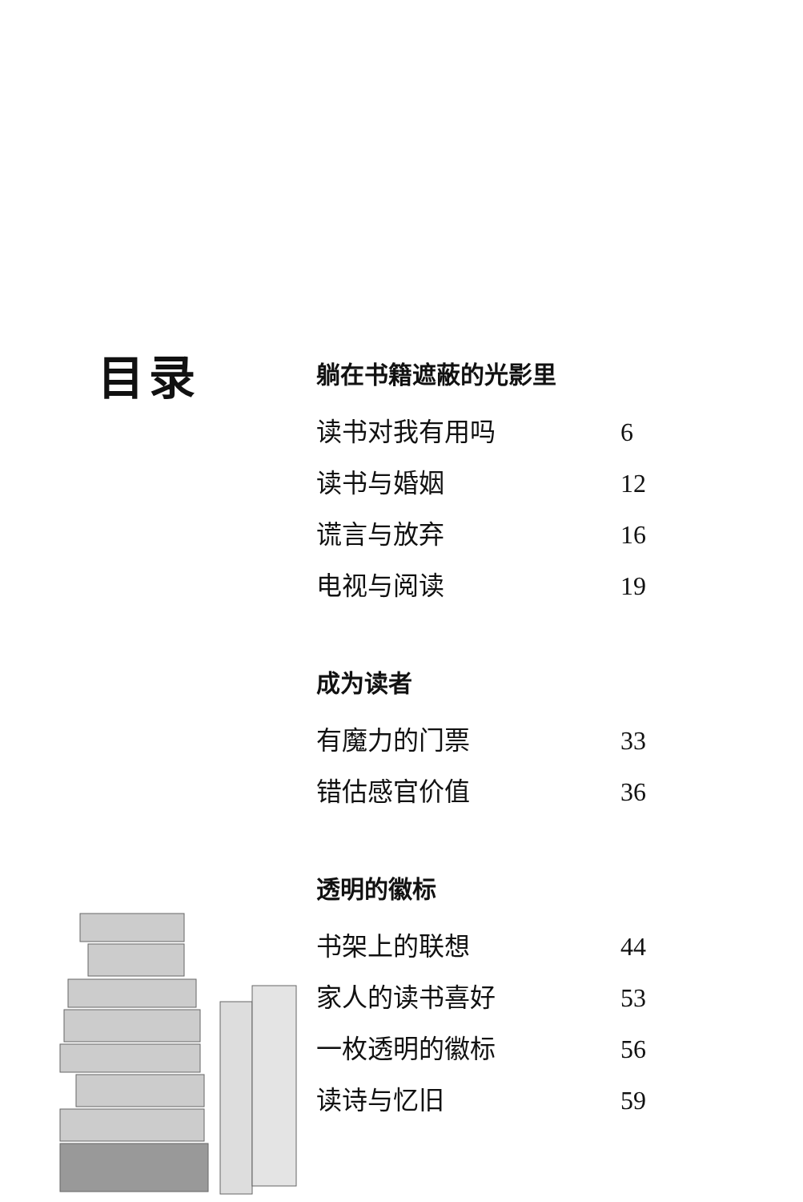目录
躺在书籍遮蔽的光影里
读书对我有用吗 6
读书与婚姻 12
谎言与放弃 16
电视与阅读 19
成为读者
有魔力的门票 33
错估感官价值 36
透明的徽标
书架上的联想 44
家人的读书喜好 53
一枚透明的徽标 56
读诗与忆旧 59